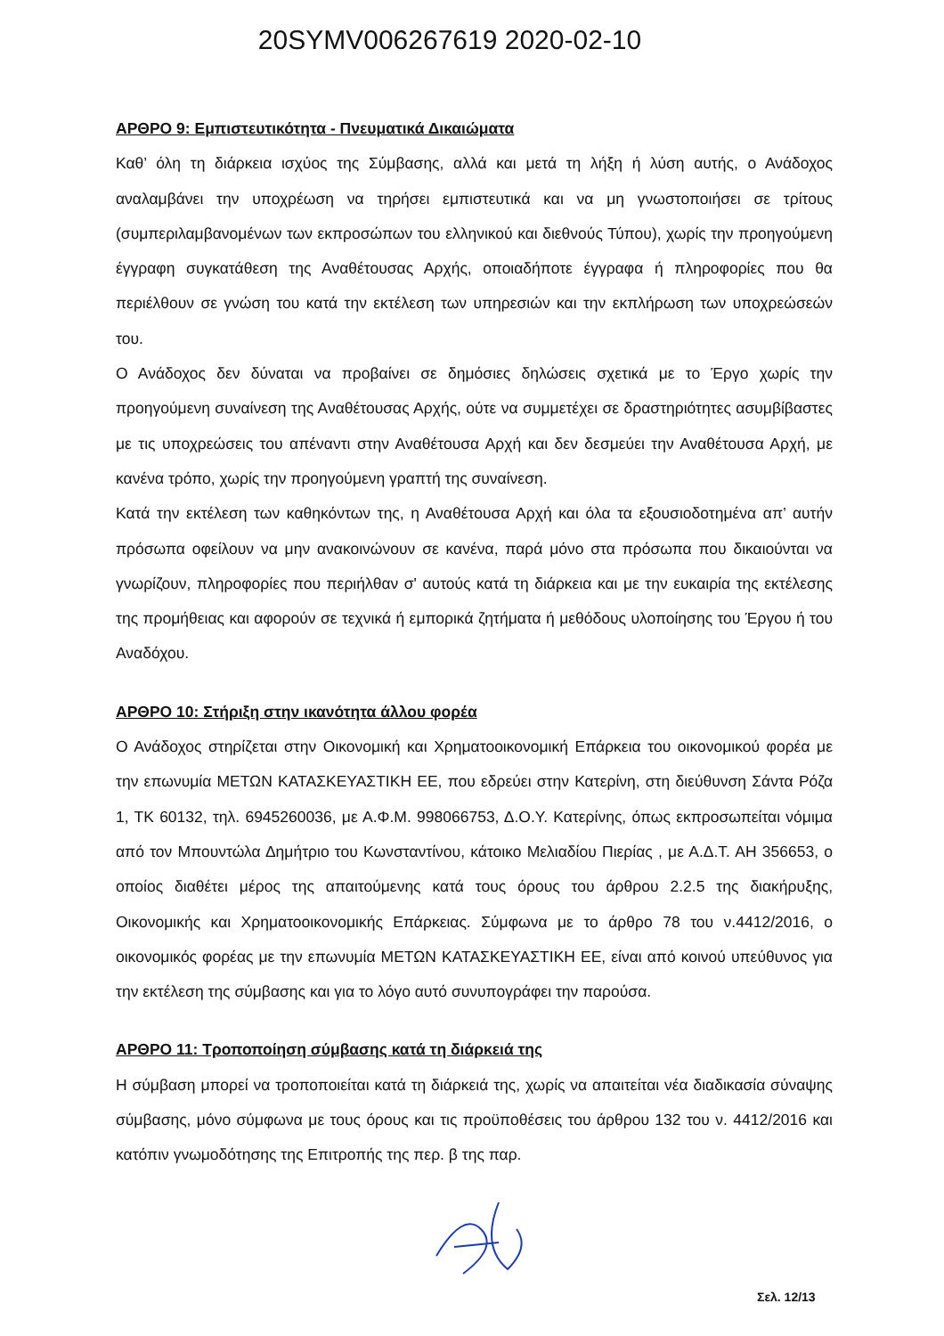20SYMV006267619 2020-02-10
ΑΡΘΡΟ 9: Εμπιστευτικότητα - Πνευματικά Δικαιώματα
Καθ’ όλη τη διάρκεια ισχύος της Σύμβασης, αλλά και μετά τη λήξη ή λύση αυτής, ο Ανάδοχος αναλαμβάνει την υποχρέωση να τηρήσει εμπιστευτικά και να μη γνωστοποιήσει σε τρίτους (συμπεριλαμβανομένων των εκπροσώπων του ελληνικού και διεθνούς Τύπου), χωρίς την προηγούμενη έγγραφη συγκατάθεση της Αναθέτουσας Αρχής, οποιαδήποτε έγγραφα ή πληροφορίες που θα περιέλθουν σε γνώση του κατά την εκτέλεση των υπηρεσιών και την εκπλήρωση των υποχρεώσεών του.
Ο Ανάδοχος δεν δύναται να προβαίνει σε δημόσιες δηλώσεις σχετικά με το Έργο χωρίς την προηγούμενη συναίνεση της Αναθέτουσας Αρχής, ούτε να συμμετέχει σε δραστηριότητες ασυμβίβαστες με τις υποχρεώσεις του απέναντι στην Αναθέτουσα Αρχή και δεν δεσμεύει την Αναθέτουσα Αρχή, με κανένα τρόπο, χωρίς την προηγούμενη γραπτή της συναίνεση.
Κατά την εκτέλεση των καθηκόντων της, η Αναθέτουσα Αρχή και όλα τα εξουσιοδοτημένα απ’ αυτήν πρόσωπα οφείλουν να μην ανακοινώνουν σε κανένα, παρά μόνο στα πρόσωπα που δικαιούνται να γνωρίζουν, πληροφορίες που περιήλθαν σ' αυτούς κατά τη διάρκεια και με την ευκαιρία της εκτέλεσης της προμήθειας και αφορούν σε τεχνικά ή εμπορικά ζητήματα ή μεθόδους υλοποίησης του Έργου ή του Αναδόχου.
ΑΡΘΡΟ 10: Στήριξη στην ικανότητα άλλου φορέα
Ο Ανάδοχος στηρίζεται στην Οικονομική και Χρηματοοικονομική Επάρκεια του οικονομικού φορέα με την επωνυμία ΜΕΤΩΝ ΚΑΤΑΣΚΕΥΑΣΤΙΚΗ ΕΕ, που εδρεύει στην Κατερίνη, στη διεύθυνση Σάντα Ρόζα 1, ΤΚ 60132, τηλ. 6945260036, με Α.Φ.Μ. 998066753, Δ.Ο.Υ. Κατερίνης, όπως εκπροσωπείται νόμιμα από τον Μπουντώλα Δημήτριο του Κωνσταντίνου, κάτοικο Μελιαδίου Πιερίας , με Α.Δ.Τ. ΑΗ 356653, ο οποίος διαθέτει μέρος της απαιτούμενης κατά τους όρους του άρθρου 2.2.5 της διακήρυξης, Οικονομικής και Χρηματοοικονομικής Επάρκειας. Σύμφωνα με το άρθρο 78 του ν.4412/2016, ο οικονομικός φορέας με την επωνυμία ΜΕΤΩΝ ΚΑΤΑΣΚΕΥΑΣΤΙΚΗ ΕΕ, είναι από κοινού υπεύθυνος για την εκτέλεση της σύμβασης και για το λόγο αυτό συνυπογράφει την παρούσα.
ΑΡΘΡΟ 11: Τροποποίηση σύμβασης κατά τη διάρκειά της
Η σύμβαση μπορεί να τροποποιείται κατά τη διάρκειά της, χωρίς να απαιτείται νέα διαδικασία σύναψης σύμβασης, μόνο σύμφωνα με τους όρους και τις προϋποθέσεις του άρθρου 132 του ν. 4412/2016 και κατόπιν γνωμοδότησης της Επιτροπής της περ. β της παρ.
Σελ. 12/13